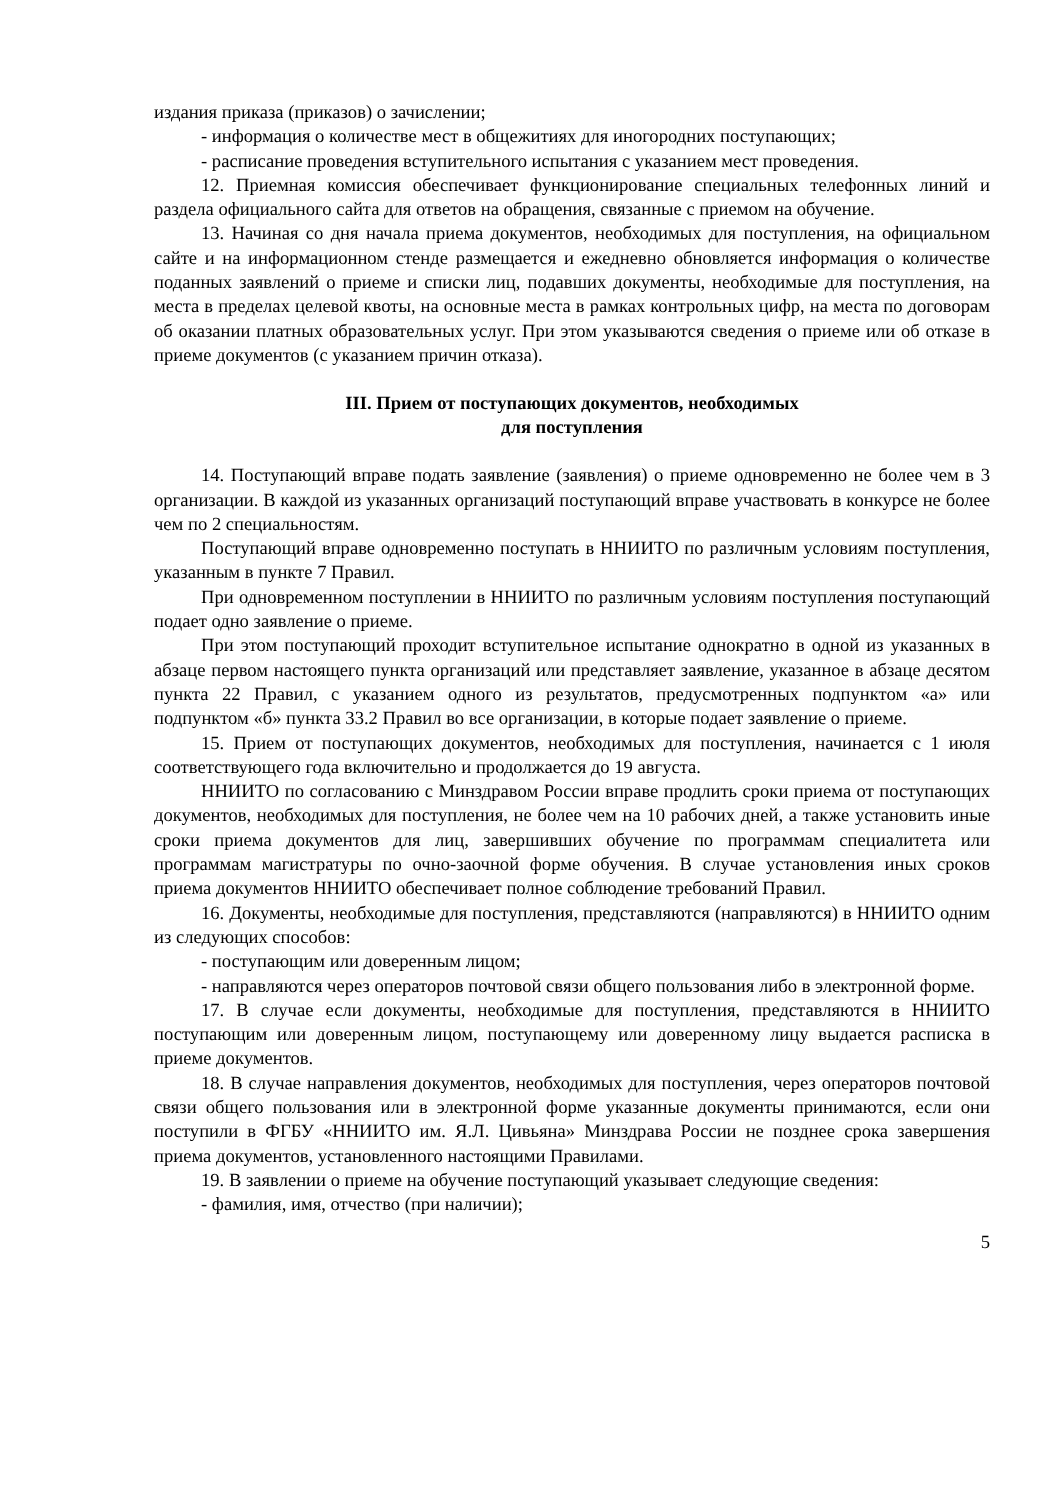издания приказа (приказов) о зачислении;
- информация о количестве мест в общежитиях для иногородних поступающих;
- расписание проведения вступительного испытания с указанием мест проведения.
12. Приемная комиссия обеспечивает функционирование специальных телефонных линий и раздела официального сайта для ответов на обращения, связанные с приемом на обучение.
13. Начиная со дня начала приема документов, необходимых для поступления, на официальном сайте и на информационном стенде размещается и ежедневно обновляется информация о количестве поданных заявлений о приеме и списки лиц, подавших документы, необходимые для поступления, на места в пределах целевой квоты, на основные места в рамках контрольных цифр, на места по договорам об оказании платных образовательных услуг. При этом указываются сведения о приеме или об отказе в приеме документов (с указанием причин отказа).
III. Прием от поступающих документов, необходимых
для поступления
14. Поступающий вправе подать заявление (заявления) о приеме одновременно не более чем в 3 организации. В каждой из указанных организаций поступающий вправе участвовать в конкурсе не более чем по 2 специальностям.
Поступающий вправе одновременно поступать в ННИИТО по различным условиям поступления, указанным в пункте 7 Правил.
При одновременном поступлении в ННИИТО по различным условиям поступления поступающий подает одно заявление о приеме.
При этом поступающий проходит вступительное испытание однократно в одной из указанных в абзаце первом настоящего пункта организаций или представляет заявление, указанное в абзаце десятом пункта 22 Правил, с указанием одного из результатов, предусмотренных подпунктом «а» или подпунктом «б» пункта 33.2 Правил во все организации, в которые подает заявление о приеме.
15. Прием от поступающих документов, необходимых для поступления, начинается с 1 июля соответствующего года включительно и продолжается до 19 августа.
ННИИТО по согласованию с Минздравом России вправе продлить сроки приема от поступающих документов, необходимых для поступления, не более чем на 10 рабочих дней, а также установить иные сроки приема документов для лиц, завершивших обучение по программам специалитета или программам магистратуры по очно-заочной форме обучения. В случае установления иных сроков приема документов ННИИТО обеспечивает полное соблюдение требований Правил.
16. Документы, необходимые для поступления, представляются (направляются) в ННИИТО одним из следующих способов:
- поступающим или доверенным лицом;
- направляются через операторов почтовой связи общего пользования либо в электронной форме.
17. В случае если документы, необходимые для поступления, представляются в ННИИТО поступающим или доверенным лицом, поступающему или доверенному лицу выдается расписка в приеме документов.
18. В случае направления документов, необходимых для поступления, через операторов почтовой связи общего пользования или в электронной форме указанные документы принимаются, если они поступили в ФГБУ «ННИИТО им. Я.Л. Цивьяна» Минздрава России не позднее срока завершения приема документов, установленного настоящими Правилами.
19. В заявлении о приеме на обучение поступающий указывает следующие сведения:
- фамилия, имя, отчество (при наличии);
5